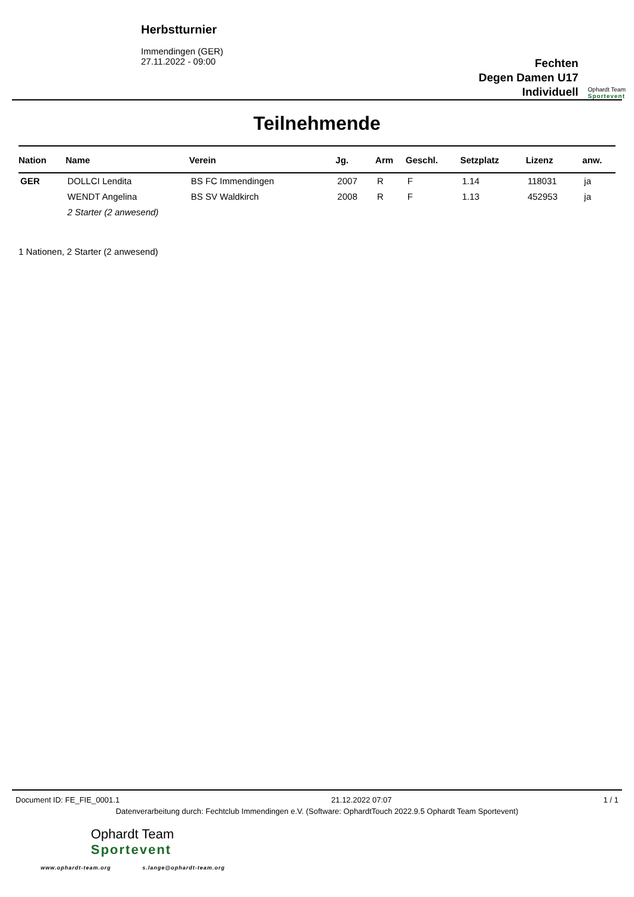Herbstturnier
Immendingen (GER)
27.11.2022 - 09:00
Fechten
Degen Damen U17
Individuell
Ophardt Team
Sportevent
Teilnehmende
| Nation | Name | Verein | Jg. | Arm | Geschl. | Setzplatz | Lizenz | anw. |
| --- | --- | --- | --- | --- | --- | --- | --- | --- |
| GER | DOLLCI Lendita | BS FC Immendingen | 2007 | R | F | 1.14 | 118031 | ja |
| | WENDT Angelina | BS SV Waldkirch | 2008 | R | F | 1.13 | 452953 | ja |
| | 2 Starter (2 anwesend) | | | | | | | |
1 Nationen, 2 Starter (2 anwesend)
Document ID: FE_FIE_0001.1 21.12.2022 07:07 1 / 1
Datenverarbeitung durch: Fechtclub Immendingen e.V. (Software: OphardtTouch 2022.9.5 Ophardt Team Sportevent)
Ophardt Team
Sportevent
www.ophardt-team.org s.lange@ophardt-team.org